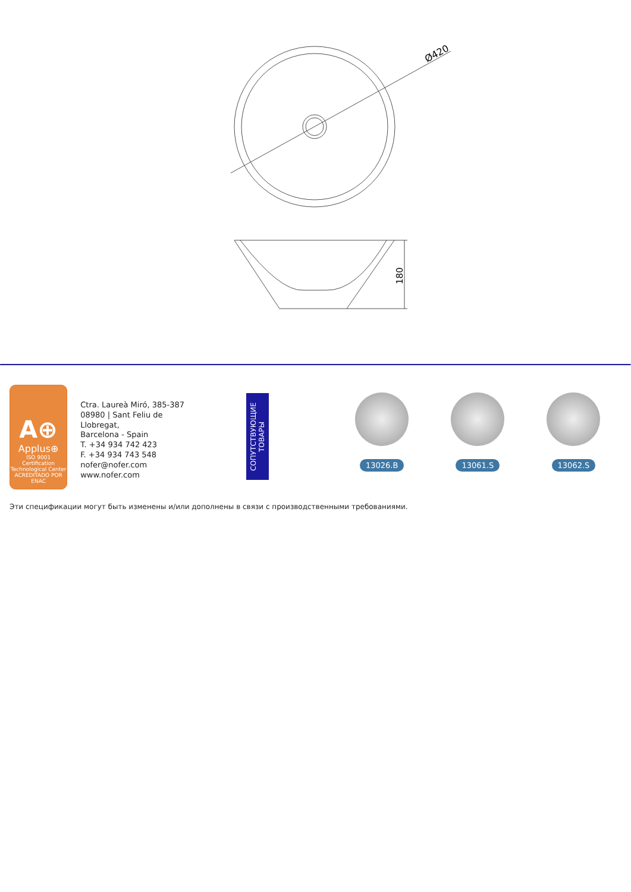Ø420
180
A⊕
Applus⊕
ISO 9001
Certification Technological Center
ACREDITADO POR ENAC
Ctra. Laureà Miró, 385-387
08980 | Sant Feliu de Llobregat,
Barcelona - Spain
T. +34 934 742 423
F. +34 934 743 548
nofer@nofer.com
www.nofer.com
СОПУТСТВУЮЩИЕ
ТОВАРЫ
13026.B 13061.S 13062.S
Эти спецификации могут быть изменены и/или дополнены в связи с производственными требованиями.